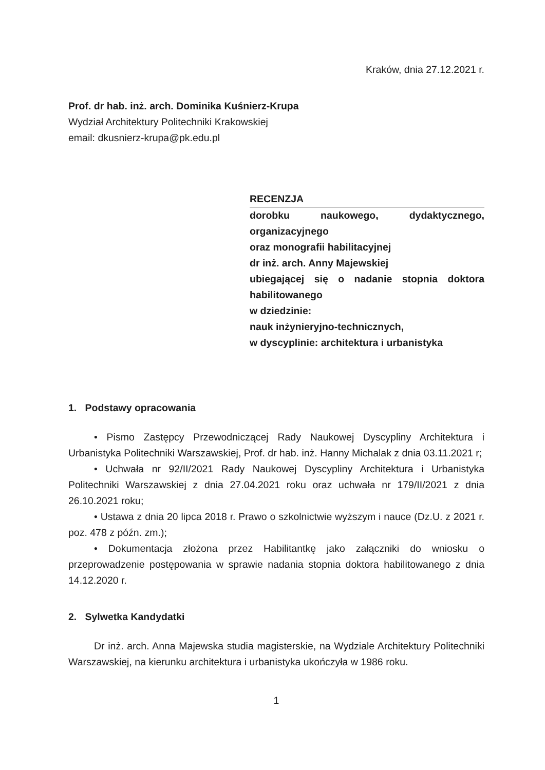Kraków, dnia 27.12.2021 r.
Prof. dr hab. inż. arch. Dominika Kuśnierz-Krupa
Wydział Architektury Politechniki Krakowskiej
email: dkusnierz-krupa@pk.edu.pl
RECENZJA
dorobku naukowego, dydaktycznego, organizacyjnego
oraz monografii habilitacyjnej
dr inż. arch. Anny Majewskiej
ubiegającej się o nadanie stopnia doktora habilitowanego
w dziedzinie:
nauk inżynieryjno-technicznych,
w dyscyplinie: architektura i urbanistyka
1. Podstawy opracowania
• Pismo Zastępcy Przewodniczącej Rady Naukowej Dyscypliny Architektura i Urbanistyka Politechniki Warszawskiej, Prof. dr hab. inż. Hanny Michalak z dnia 03.11.2021 r;
• Uchwała nr 92/II/2021 Rady Naukowej Dyscypliny Architektura i Urbanistyka Politechniki Warszawskiej z dnia 27.04.2021 roku oraz uchwała nr 179/II/2021 z dnia 26.10.2021 roku;
• Ustawa z dnia 20 lipca 2018 r. Prawo o szkolnictwie wyższym i nauce (Dz.U. z 2021 r. poz. 478 z późn. zm.);
• Dokumentacja złożona przez Habilitantkę jako załączniki do wniosku o przeprowadzenie postępowania w sprawie nadania stopnia doktora habilitowanego z dnia 14.12.2020 r.
2. Sylwetka Kandydatki
Dr inż. arch. Anna Majewska studia magisterskie, na Wydziale Architektury Politechniki Warszawskiej, na kierunku architektura i urbanistyka ukończyła w 1986 roku.
1